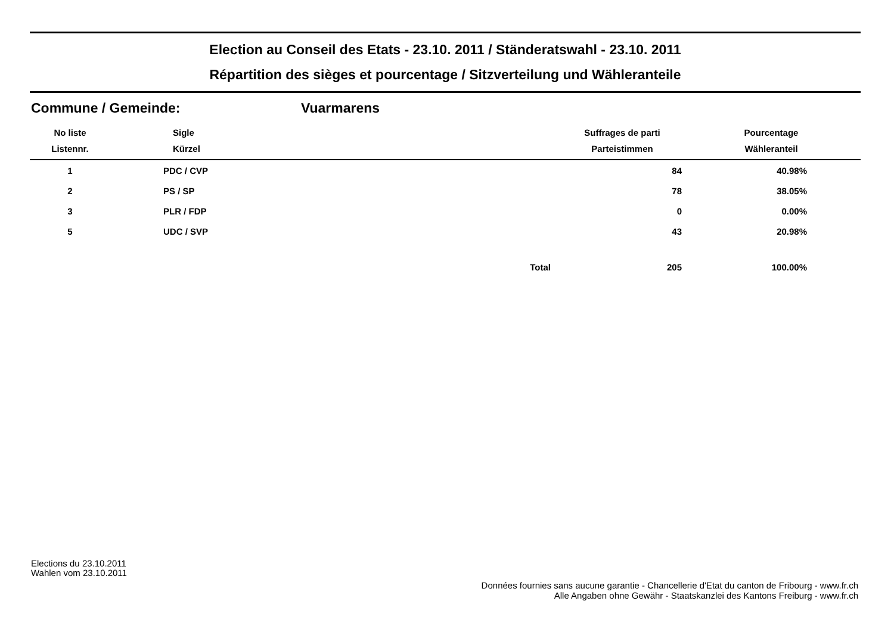Election au Conseil des Etats - 23.10. 2011 / Ständeratswahl - 23.10. 2011
Répartition des sièges et pourcentage / Sitzverteilung und Wähleranteile
Commune / Gemeinde: Vuarmarens
| No liste | Sigle | | Suffrages de parti | Pourcentage |
| --- | --- | --- | --- | --- |
| Listennr. | Kürzel | | Parteistimmen | Wähleranteil |
| 1 | PDC / CVP | | 84 | 40.98% |
| 2 | PS / SP | | 78 | 38.05% |
| 3 | PLR / FDP | | 0 | 0.00% |
| 5 | UDC / SVP | | 43 | 20.98% |
| | | Total | 205 | 100.00% |
Elections du 23.10.2011
Wahlen vom 23.10.2011
Données fournies sans aucune garantie - Chancellerie d'Etat du canton de Fribourg - www.fr.ch
Alle Angaben ohne Gewähr - Staatskanzlei des Kantons Freiburg - www.fr.ch